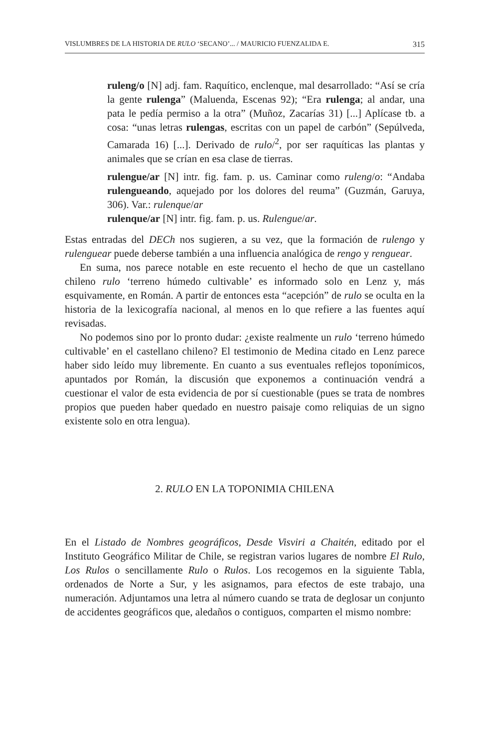VISLUMBRES DE LA HISTORIA DE RULO ‘SECANO’... / MAURICIO FUENZALIDA E. 315
ruleng/o [N] adj. fam. Raquítico, enclenque, mal desarrollado: “Así se cría la gente rulenga” (Maluenda, Escenas 92); “Era rulenga; al andar, una pata le pedía permiso a la otra” (Muñoz, Zacarías 31) [...] Aplícase tb. a cosa: “unas letras rulengas, escritas con un papel de carbón” (Sepúlveda, Camarada 16) [...]. Derivado de rulo/<sup>2</sup>, por ser raquíticas las plantas y animales que se crían en esa clase de tierras.
rulengue/ar [N] intr. fig. fam. p. us. Caminar como ruleng/o: “Andaba rulengueando, aquejado por los dolores del reuma” (Guzmán, Garuya, 306). Var.: rulenque/ar
rulenque/ar [N] intr. fig. fam. p. us. Rulengue/ar.
Estas entradas del DECh nos sugieren, a su vez, que la formación de rulengo y rulenguear puede deberse también a una influencia analógica de rengo y renguear.
En suma, nos parece notable en este recuento el hecho de que un castellano chileno rulo ‘terreno húmedo cultivable’ es informado solo en Lenz y, más esquivamente, en Román. A partir de entonces esta “acepción” de rulo se oculta en la historia de la lexicografía nacional, al menos en lo que refiere a las fuentes aquí revisadas.
No podemos sino por lo pronto dudar: ¿existe realmente un rulo ‘terreno húmedo cultivable’ en el castellano chileno? El testimonio de Medina citado en Lenz parece haber sido leído muy libremente. En cuanto a sus eventuales reflejos toponímicos, apuntados por Román, la discusión que exponemos a continuación vendrá a cuestionar el valor de esta evidencia de por sí cuestionable (pues se trata de nombres propios que pueden haber quedado en nuestro paisaje como reliquias de un signo existente solo en otra lengua).
2. RULO EN LA TOPONIMIA CHILENA
En el Listado de Nombres geográficos, Desde Visviri a Chaitén, editado por el Instituto Geográfico Militar de Chile, se registran varios lugares de nombre El Rulo, Los Rulos o sencillamente Rulo o Rulos. Los recogemos en la siguiente Tabla, ordenados de Norte a Sur, y les asignamos, para efectos de este trabajo, una numeración. Adjuntamos una letra al número cuando se trata de deglosar un conjunto de accidentes geográficos que, aledaños o contiguos, comparten el mismo nombre: